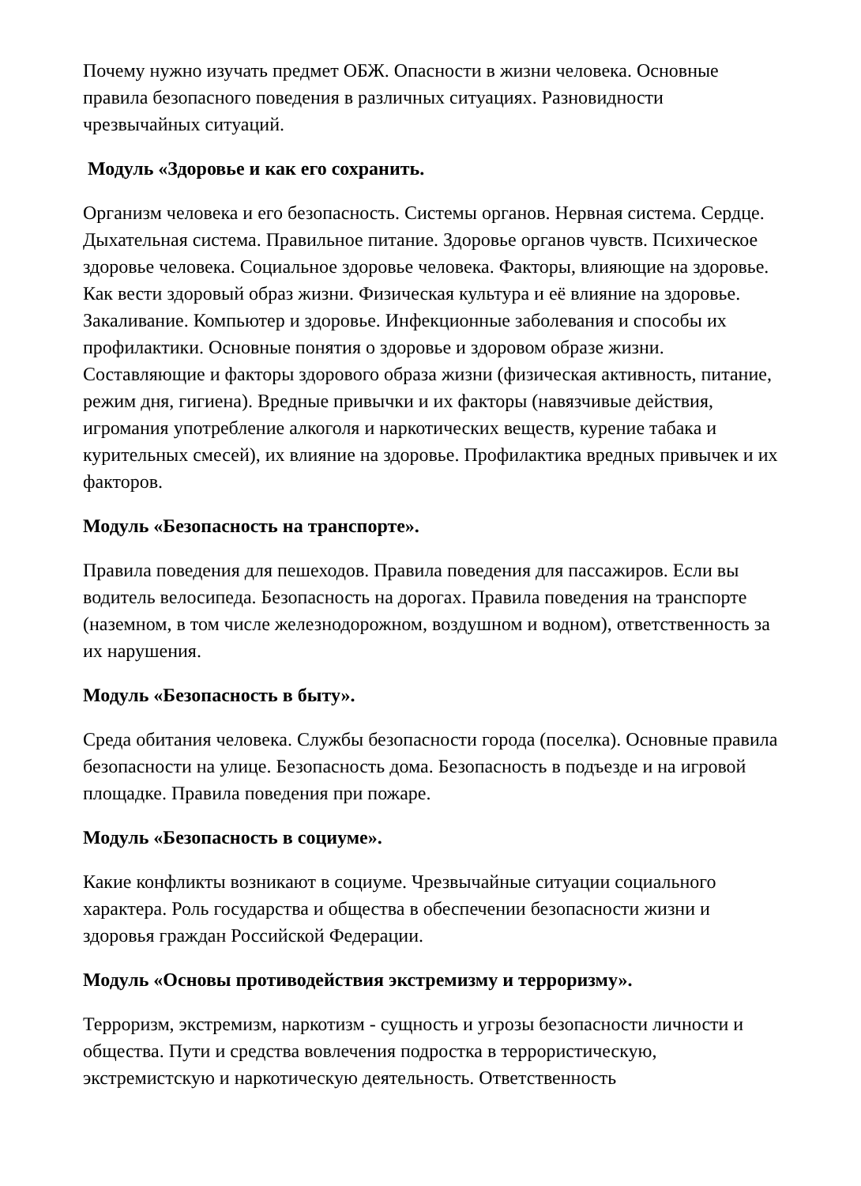Почему нужно изучать предмет ОБЖ. Опасности в жизни человека. Основные правила безопасного поведения в различных ситуациях. Разновидности чрезвычайных ситуаций.
Модуль «Здоровье и как его сохранить.
Организм человека и его безопасность. Системы органов. Нервная система. Сердце. Дыхательная система. Правильное питание. Здоровье органов чувств. Психическое здоровье человека. Социальное здоровье человека. Факторы, влияющие на здоровье. Как вести здоровый образ жизни. Физическая культура и её влияние на здоровье. Закаливание. Компьютер и здоровье. Инфекционные заболевания и способы их профилактики. Основные понятия о здоровье и здоровом образе жизни. Составляющие и факторы здорового образа жизни (физическая активность, питание, режим дня, гигиена). Вредные привычки и их факторы (навязчивые действия, игромания употребление алкоголя и наркотических веществ, курение табака и курительных смесей), их влияние на здоровье. Профилактика вредных привычек и их факторов.
Модуль «Безопасность на транспорте».
Правила поведения для пешеходов. Правила поведения для пассажиров. Если вы водитель велосипеда. Безопасность на дорогах. Правила поведения на транспорте (наземном, в том числе железнодорожном, воздушном и водном), ответственность за их нарушения.
Модуль «Безопасность в быту».
Среда обитания человека. Службы безопасности города (поселка). Основные правила безопасности на улице. Безопасность дома. Безопасность в подъезде и на игровой площадке. Правила поведения при пожаре.
Модуль «Безопасность в социуме».
Какие конфликты возникают в социуме. Чрезвычайные ситуации социального характера. Роль государства и общества в обеспечении безопасности жизни и здоровья граждан Российской Федерации.
Модуль «Основы противодействия экстремизму и терроризму».
Терроризм, экстремизм, наркотизм - сущность и угрозы безопасности личности и общества. Пути и средства вовлечения подростка в террористическую, экстремистскую и наркотическую деятельность. Ответственность